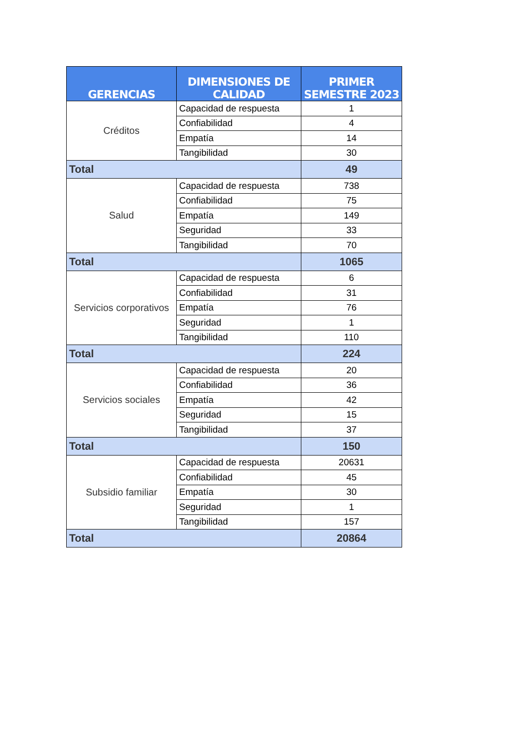| GERENCIAS | DIMENSIONES DE CALIDAD | PRIMER SEMESTRE 2023 |
| --- | --- | --- |
| Créditos | Capacidad de respuesta | 1 |
| | Confiabilidad | 4 |
| | Empatía | 14 |
| | Tangibilidad | 30 |
| Total | | 49 |
| Salud | Capacidad de respuesta | 738 |
| | Confiabilidad | 75 |
| | Empatía | 149 |
| | Seguridad | 33 |
| | Tangibilidad | 70 |
| Total | | 1065 |
| Servicios corporativos | Capacidad de respuesta | 6 |
| | Confiabilidad | 31 |
| | Empatía | 76 |
| | Seguridad | 1 |
| | Tangibilidad | 110 |
| Total | | 224 |
| Servicios sociales | Capacidad de respuesta | 20 |
| | Confiabilidad | 36 |
| | Empatía | 42 |
| | Seguridad | 15 |
| | Tangibilidad | 37 |
| Total | | 150 |
| Subsidio familiar | Capacidad de respuesta | 20631 |
| | Confiabilidad | 45 |
| | Empatía | 30 |
| | Seguridad | 1 |
| | Tangibilidad | 157 |
| Total | | 20864 |